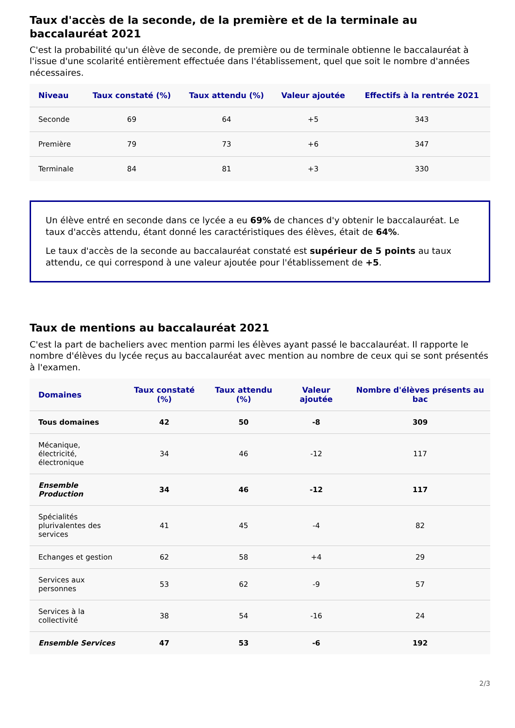Taux d'accès de la seconde, de la première et de la terminale au baccalauréat 2021
C'est la probabilité qu'un élève de seconde, de première ou de terminale obtienne le baccalauréat à l'issue d'une scolarité entièrement effectuée dans l'établissement, quel que soit le nombre d'années nécessaires.
| Niveau | Taux constaté (%) | Taux attendu (%) | Valeur ajoutée | Effectifs à la rentrée 2021 |
| --- | --- | --- | --- | --- |
| Seconde | 69 | 64 | +5 | 343 |
| Première | 79 | 73 | +6 | 347 |
| Terminale | 84 | 81 | +3 | 330 |
Un élève entré en seconde dans ce lycée a eu 69% de chances d'y obtenir le baccalauréat. Le taux d'accès attendu, étant donné les caractéristiques des élèves, était de 64%.
Le taux d'accès de la seconde au baccalauréat constaté est supérieur de 5 points au taux attendu, ce qui correspond à une valeur ajoutée pour l'établissement de +5.
Taux de mentions au baccalauréat 2021
C'est la part de bacheliers avec mention parmi les élèves ayant passé le baccalauréat. Il rapporte le nombre d'élèves du lycée reçus au baccalauréat avec mention au nombre de ceux qui se sont présentés à l'examen.
| Domaines | Taux constaté (%) | Taux attendu (%) | Valeur ajoutée | Nombre d'élèves présents au bac |
| --- | --- | --- | --- | --- |
| Tous domaines | 42 | 50 | -8 | 309 |
| Mécanique, électricité, électronique | 34 | 46 | -12 | 117 |
| Ensemble Production | 34 | 46 | -12 | 117 |
| Spécialités plurivalentes des services | 41 | 45 | -4 | 82 |
| Echanges et gestion | 62 | 58 | +4 | 29 |
| Services aux personnes | 53 | 62 | -9 | 57 |
| Services à la collectivité | 38 | 54 | -16 | 24 |
| Ensemble Services | 47 | 53 | -6 | 192 |
2/3